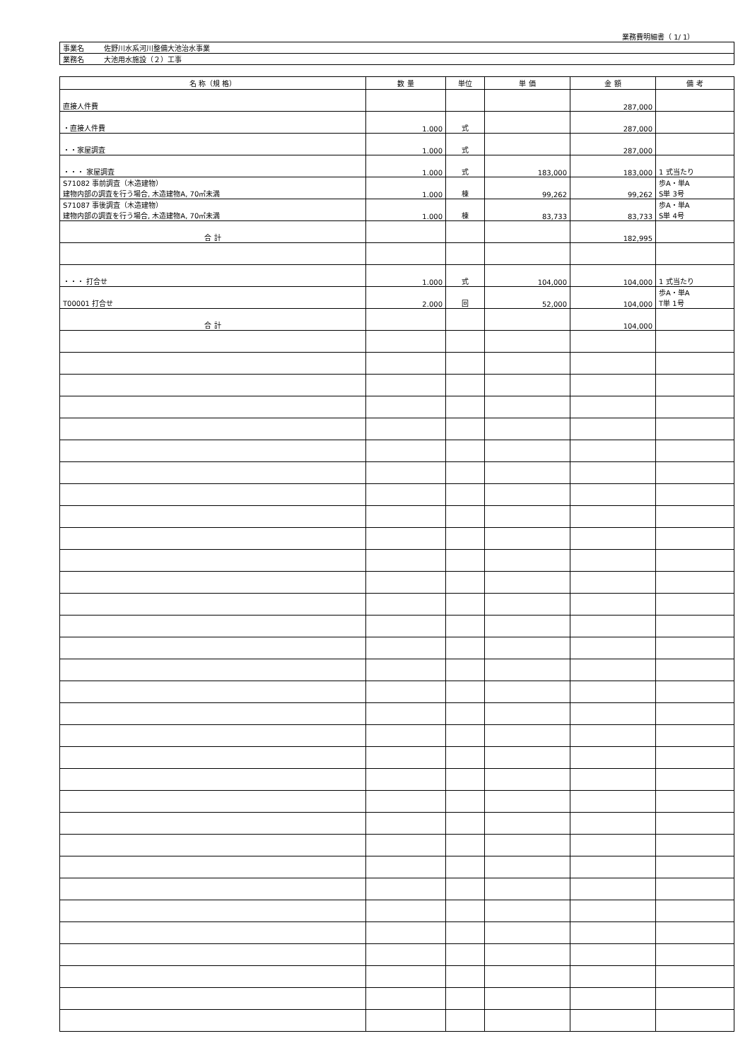業務費明細書（ 1/ 1）
| 事業名 | 佐野川水系河川整備大池治水事業 |
| 業務名 | 大池用水施設（２）工事 |
| 名 称（規 格） | 数 量 | 単位 | 単 価 | 金 額 | 備 考 |
| --- | --- | --- | --- | --- | --- |
| 直接人件費 | | | | 287,000 | |
| ・直接人件費 | 1.000 | 式 | | 287,000 | |
| ・・家屋調査 | 1.000 | 式 | | 287,000 | |
| ・・・ 家屋調査 | 1.000 | 式 | 183,000 | 183,000 | 1 式当たり |
| S71082 事前調査（木造建物） 建物内部の調査を行う場合, 木造建物A, 70㎡未満 | 1.000 | 棟 | 99,262 | 99,262 | 歩A・単A S単 3号 |
| S71087 事後調査（木造建物） 建物内部の調査を行う場合, 木造建物A, 70㎡未満 | 1.000 | 棟 | 83,733 | 83,733 | 歩A・単A S単 4号 |
| 合 計 | | | | 182,995 | |
| ・・・ 打合せ | 1.000 | 式 | 104,000 | 104,000 | 1 式当たり |
| T00001 打合せ | 2.000 | 回 | 52,000 | 104,000 | 歩A・単A T単 1号 |
| 合 計 | | | | 104,000 | |